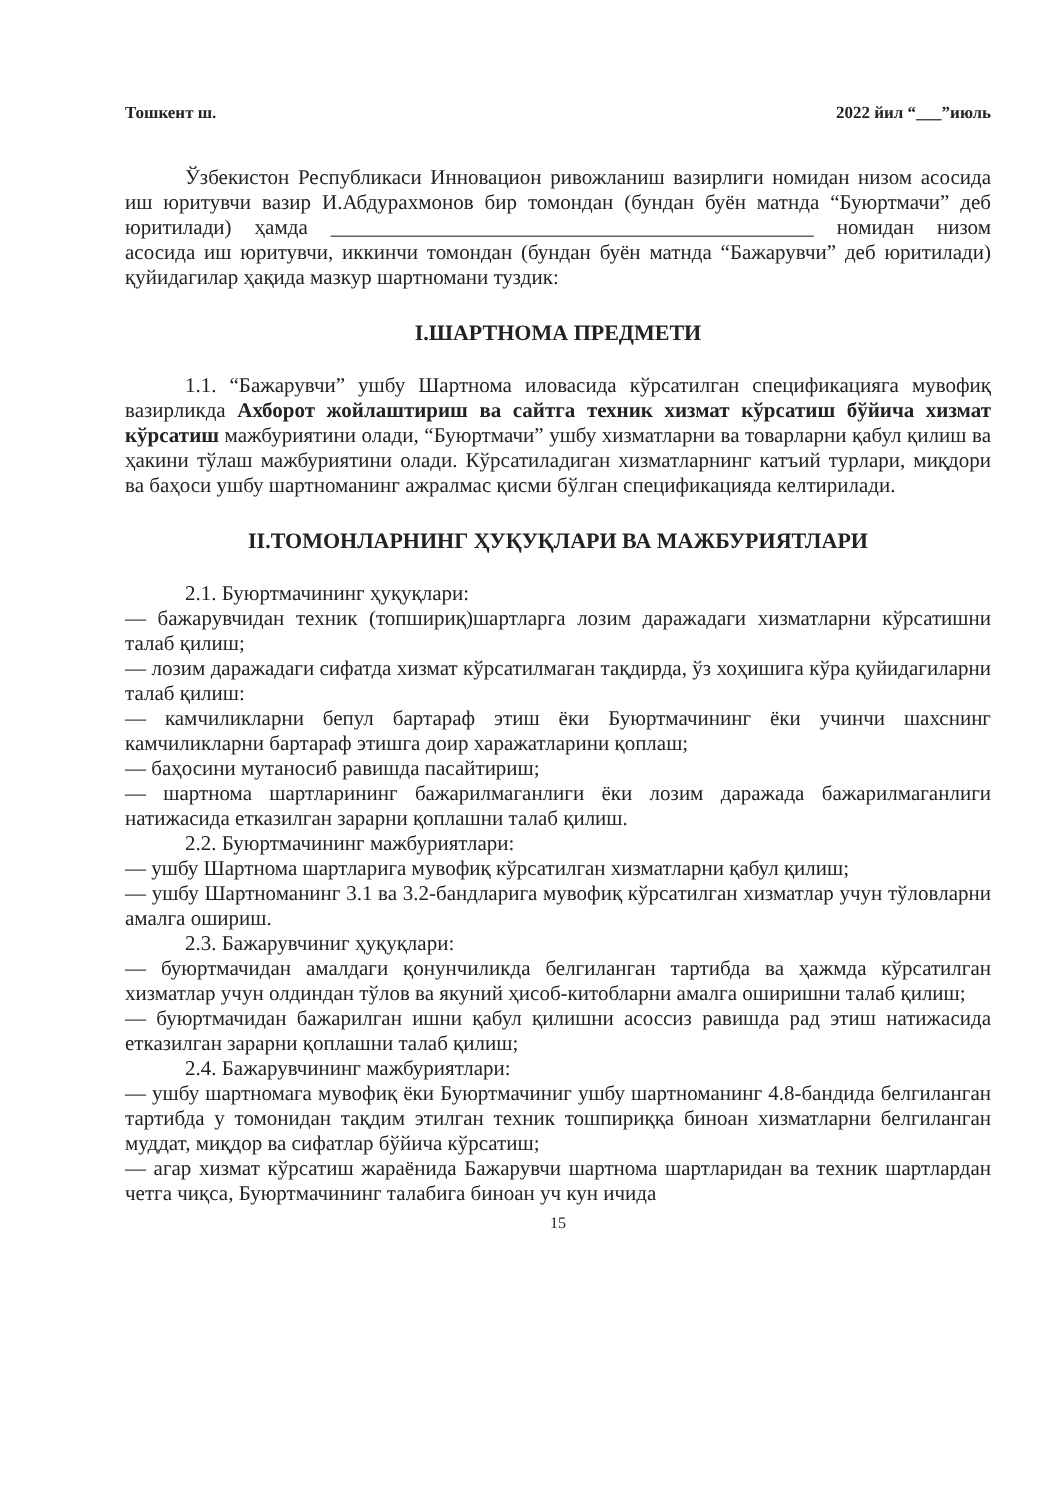Тошкент ш. 2022 йил “___”июль
Ўзбекистон Республикаси Инновацион ривожланиш вазирлиги номидан низом асосида иш юритувчи вазир И.Абдурахмонов бир томондан (бундан буён матнда “Буюртмачи” деб юритилади) ҳамда ______________________________________________ номидан низом асосида иш юритувчи, иккинчи томондан (бундан буён матнда “Бажарувчи” деб юритилади) қуйидагилар ҳақида мазкур шартномани туздик:
I.ШАРТНОМА ПРЕДМЕТИ
1.1. “Бажарувчи” ушбу Шартнома иловасида кўрсатилган спецификацияга мувофиқ вазирликда Ахборот жойлаштириш ва сайтга техник хизмат кўрсатиш бўйича хизмат кўрсатиш мажбуриятини олади, “Буюртмачи” ушбу хизматларни ва товарларни қабул қилиш ва ҳакини тўлаш мажбуриятини олади. Кўрсатиладиган хизматларнинг катъий турлари, миқдори ва баҳоси ушбу шартноманинг ажралмас қисми бўлган спецификацияда келтирилади.
II.ТОМОНЛАРНИНГ ҲУҚУҚЛАРИ ВА МАЖБУРИЯТЛАРИ
2.1. Буюртмачининг ҳуқуқлари:
— бажарувчидан техник (топшириқ)шартларга лозим даражадаги хизматларни кўрсатишни талаб қилиш;
— лозим даражадаги сифатда хизмат кўрсатилмаган тақдирда, ўз хоҳишига кўра қуйидагиларни талаб қилиш:
— камчиликларни бепул бартараф этиш ёки Буюртмачининг ёки учинчи шахснинг камчиликларни бартараф этишга доир харажатларини қоплаш;
— баҳосини мутаносиб равишда пасайтириш;
— шартнома шартларининг бажарилмаганлиги ёки лозим даражада бажарилмаганлиги натижасида етказилган зарарни қоплашни талаб қилиш.
2.2. Буюртмачининг мажбуриятлари:
— ушбу Шартнома шартларига мувофиқ кўрсатилган хизматларни қабул қилиш;
— ушбу Шартноманинг 3.1 ва 3.2-бандларига мувофиқ кўрсатилган хизматлар учун тўловларни амалга ошириш.
2.3. Бажарувчиниг ҳуқуқлари:
— буюртмачидан амалдаги қонунчиликда белгиланган тартибда ва ҳажмда кўрсатилган хизматлар учун олдиндан тўлов ва якуний ҳисоб-китобларни амалга оширишни талаб қилиш;
— буюртмачидан бажарилган ишни қабул қилишни асоссиз равишда рад этиш натижасида етказилган зарарни қоплашни талаб қилиш;
2.4. Бажарувчининг мажбуриятлари:
— ушбу шартномага мувофиқ ёки Буюртмачиниг ушбу шартноманинг 4.8-бандида белгиланган тартибда у томонидан тақдим этилган техник тошпириққа биноан хизматларни белгиланган муддат, миқдор ва сифатлар бўйича кўрсатиш;
— агар хизмат кўрсатиш жараёнида Бажарувчи шартнома шартларидан ва техник шартлардан четга чиқса, Буюртмачининг талабига биноан уч кун ичида
15